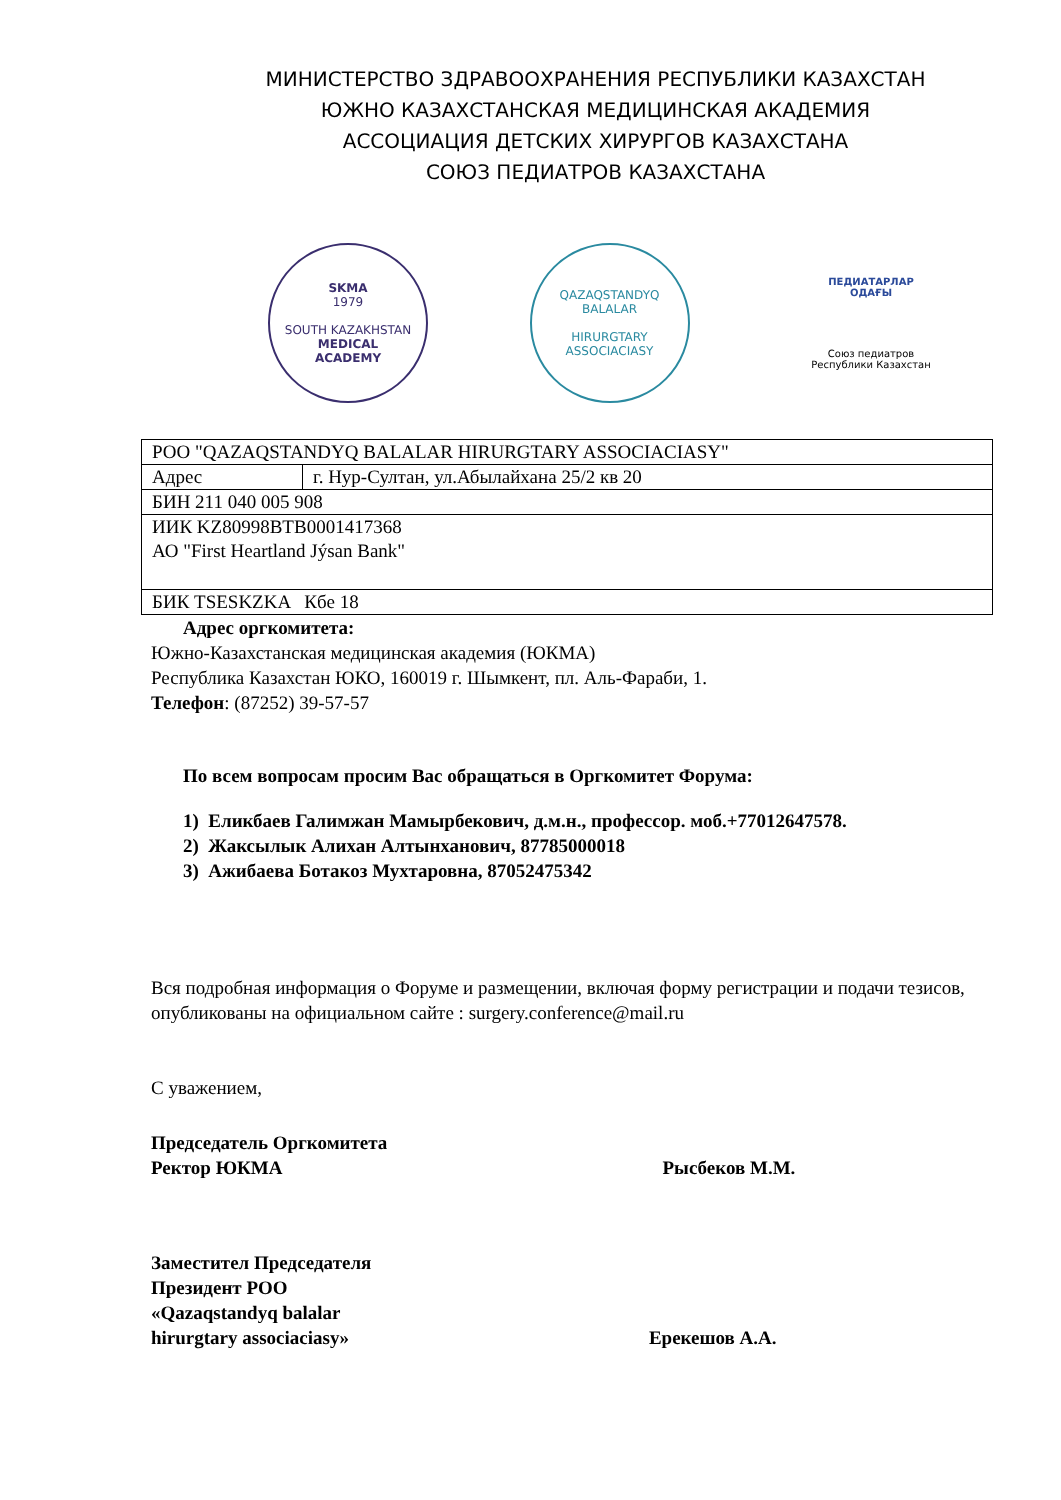МИНИСТЕРСТВО ЗДРАВООХРАНЕНИЯ РЕСПУБЛИКИ КАЗАХСТАН
ЮЖНО КАЗАХСТАНСКАЯ МЕДИЦИНСКАЯ АКАДЕМИЯ
АССОЦИАЦИЯ ДЕТСКИХ ХИРУРГОВ КАЗАХСТАНА
СОЮЗ ПЕДИАТРОВ КАЗАХСТАНА
SKMA
1979
SOUTH KAZAKHSTAN
MEDICAL
ACADEMY
QAZAQSTANDYQ BALALAR
HIRURGTARY ASSOCIACIASY
ПЕДИАТАРЛАР
ОДАҒЫ
Союз педиатров
Республики Казахстан
| РОО "QAZAQSTANDYQ BALALAR HIRURGTARY ASSOCIACIASY" | |
| Адрес | г. Нур-Султан, ул.Абылайхана 25/2 кв 20 |
| БИН 211 040 005 908 | |
| ИИК KZ80998BTB0001417368 АО "First Heartland Jýsan Bank" | |
| БИК TSESKZKA Кбе 18 | |
Адрес оргкомитета:
Южно-Казахстанская медицинская академия (ЮКМА)
Республика Казахстан ЮКО, 160019 г. Шымкент, пл. Аль-Фараби, 1.
Телефон: (87252) 39-57-57
По всем вопросам просим Вас обращаться в Оргкомитет Форума:
1) Еликбаев Галимжан Мамырбекович, д.м.н., профессор. моб.+77012647578.
2) Жаксылык Алихан Алтынханович, 87785000018
3) Ажибаева Ботакоз Мухтаровна, 87052475342
Вся подробная информация о Форуме и размещении, включая форму регистрации и подачи тезисов, опубликованы на официальном сайте : surgery.conference@mail.ru
С уважением,
Председатель Оргкомитета
Ректор ЮКМА Рысбеков М.М.
Заместител Председателя
Президент РОО
«Qazaqstandyq balalar
hirurgtary associaciasy» Ерекешов А.А.